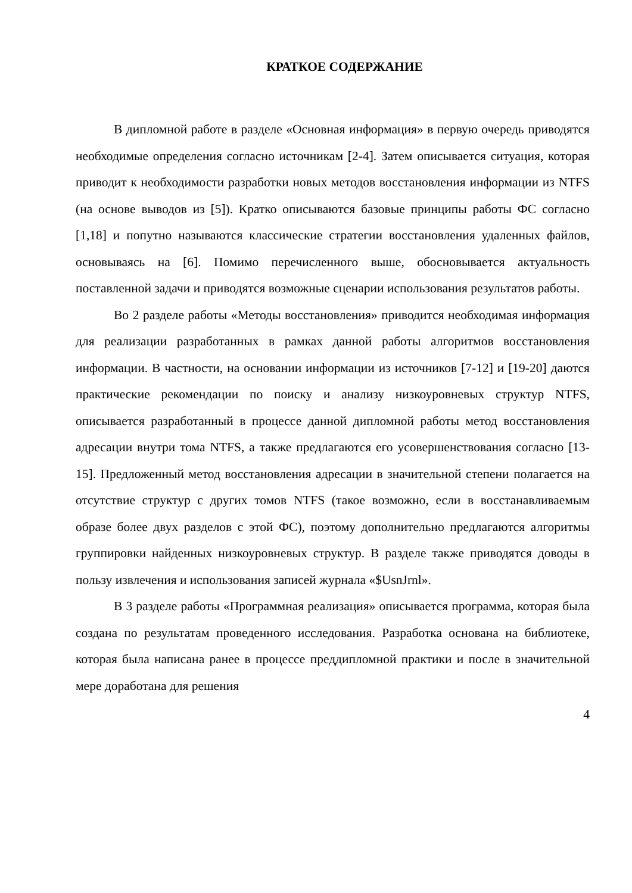КРАТКОЕ СОДЕРЖАНИЕ
В дипломной работе в разделе «Основная информация» в первую очередь приводятся необходимые определения согласно источникам [2-4]. Затем описывается ситуация, которая приводит к необходимости разработки новых методов восстановления информации из NTFS (на основе выводов из [5]). Кратко описываются базовые принципы работы ФС согласно [1,18] и попутно называются классические стратегии восстановления удаленных файлов, основываясь на [6]. Помимо перечисленного выше, обосновывается актуальность поставленной задачи и приводятся возможные сценарии использования результатов работы.
Во 2 разделе работы «Методы восстановления» приводится необходимая информация для реализации разработанных в рамках данной работы алгоритмов восстановления информации. В частности, на основании информации из источников [7-12] и [19-20] даются практические рекомендации по поиску и анализу низкоуровневых структур NTFS, описывается разработанный в процессе данной дипломной работы метод восстановления адресации внутри тома NTFS, а также предлагаются его усовершенствования согласно [13-15]. Предложенный метод восстановления адресации в значительной степени полагается на отсутствие структур с других томов NTFS (такое возможно, если в восстанавливаемым образе более двух разделов с этой ФС), поэтому дополнительно предлагаются алгоритмы группировки найденных низкоуровневых структур. В разделе также приводятся доводы в пользу извлечения и использования записей журнала «$UsnJrnl».
В 3 разделе работы «Программная реализация» описывается программа, которая была создана по результатам проведенного исследования. Разработка основана на библиотеке, которая была написана ранее в процессе преддипломной практики и после в значительной мере доработана для решения
4